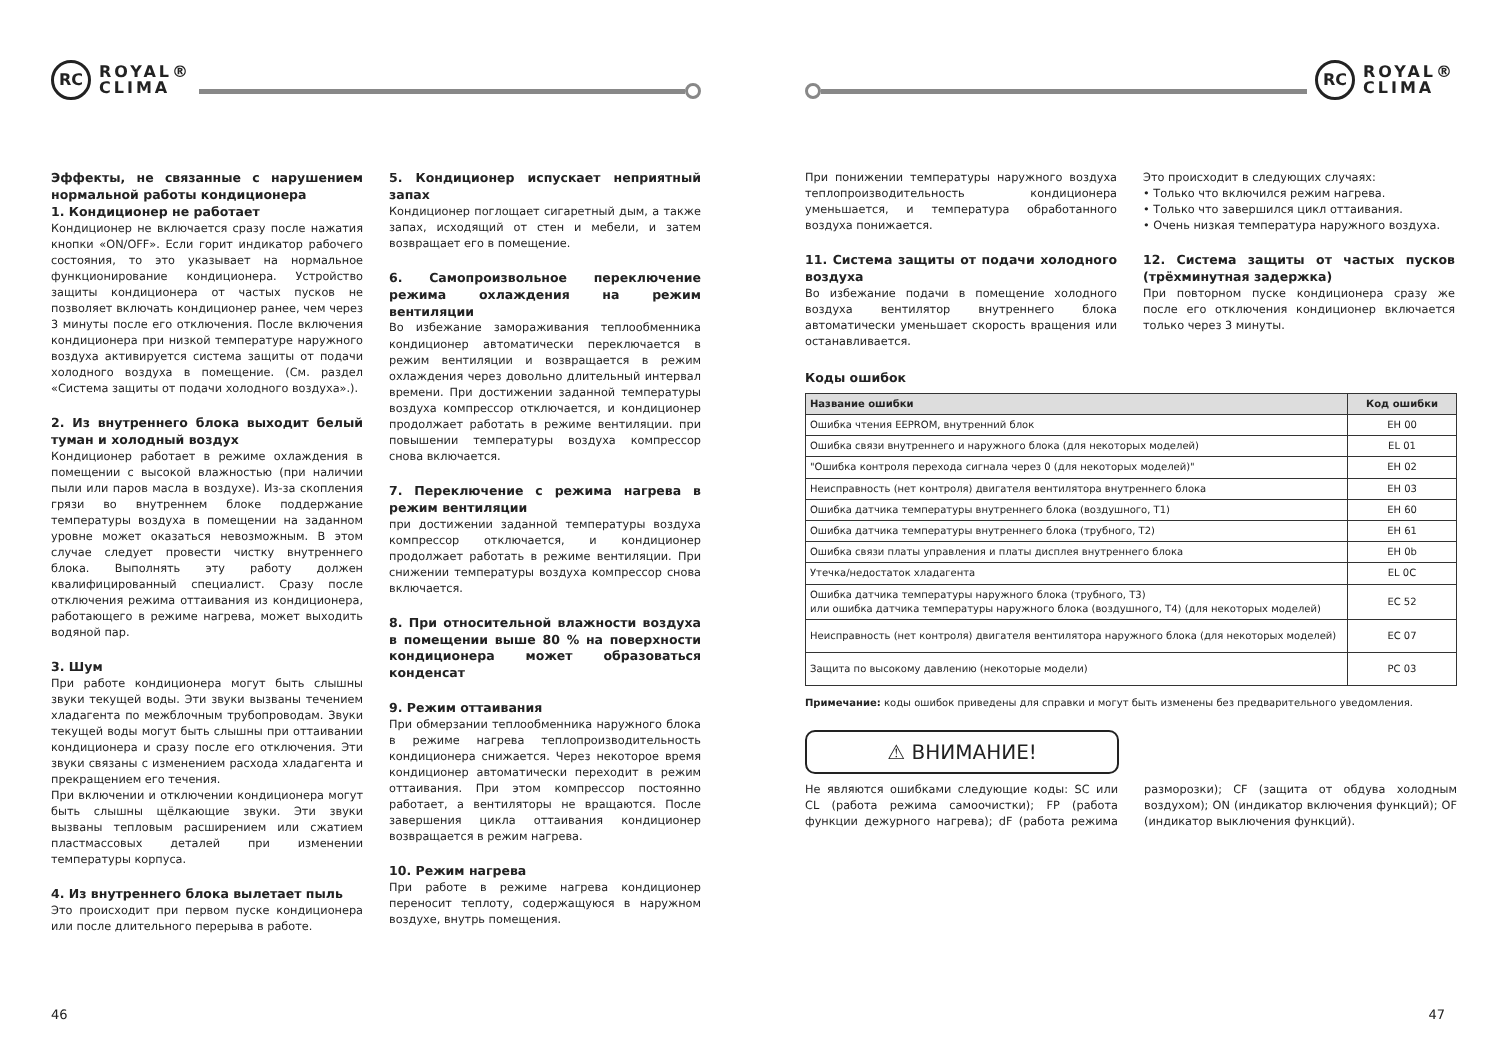RC ROYAL®
CLIMA
Эффекты, не связанные с нарушением нормальной работы кондиционера
1. Кондиционер не работает
Кондиционер не включается сразу после нажатия кнопки «ON/OFF». Если горит индикатор рабочего состояния, то это указывает на нормальное функционирование кондиционера. Устройство защиты кондиционера от частых пусков не позволяет включать кондиционер ранее, чем через 3 минуты после его отключения. После включения кондиционера при низкой температуре наружного воздуха активируется система защиты от подачи холодного воздуха в помещение. (См. раздел «Система защиты от подачи холодного воздуха».).
2. Из внутреннего блока выходит белый туман и холодный воздух
Кондиционер работает в режиме охлаждения в помещении с высокой влажностью (при наличии пыли или паров масла в воздухе). Из-за скопления грязи во внутреннем блоке поддержание температуры воздуха в помещении на заданном уровне может оказаться невозможным. В этом случае следует провести чистку внутреннего блока. Выполнять эту работу должен квалифицированный специалист. Сразу после отключения режима оттаивания из кондиционера, работающего в режиме нагрева, может выходить водяной пар.
3. Шум
При работе кондиционера могут быть слышны звуки текущей воды. Эти звуки вызваны течением хладагента по межблочным трубопроводам. Звуки текущей воды могут быть слышны при оттаивании кондиционера и сразу после его отключения. Эти звуки связаны с изменением расхода хладагента и прекращением его течения.
При включении и отключении кондиционера могут быть слышны щёлкающие звуки. Эти звуки вызваны тепловым расширением или сжатием пластмассовых деталей при изменении температуры корпуса.
4. Из внутреннего блока вылетает пыль
Это происходит при первом пуске кондиционера или после длительного перерыва в работе.
5. Кондиционер испускает неприятный запах
Кондиционер поглощает сигаретный дым, а также запах, исходящий от стен и мебели, и затем возвращает его в помещение.
6. Самопроизвольное переключение режима охлаждения на режим вентиляции
Во избежание замораживания теплообменника кондиционер автоматически переключается в режим вентиляции и возвращается в режим охлаждения через довольно длительный интервал времени. При достижении заданной температуры воздуха компрессор отключается, и кондиционер продолжает работать в режиме вентиляции. при повышении температуры воздуха компрессор снова включается.
7. Переключение с режима нагрева в режим вентиляции
при достижении заданной температуры воздуха компрессор отключается, и кондиционер продолжает работать в режиме вентиляции. При снижении температуры воздуха компрессор снова включается.
8. При относительной влажности воздуха в помещении выше 80 % на поверхности кондиционера может образоваться конденсат
9. Режим оттаивания
При обмерзании теплообменника наружного блока в режиме нагрева теплопроизводительность кондиционера снижается. Через некоторое время кондиционер автоматически переходит в режим оттаивания. При этом компрессор постоянно работает, а вентиляторы не вращаются. После завершения цикла оттаивания кондиционер возвращается в режим нагрева.
10. Режим нагрева
При работе в режиме нагрева кондиционер переносит теплоту, содержащуюся в наружном воздухе, внутрь помещения.
46
RC ROYAL®
CLIMA
При понижении температуры наружного воздуха теплопроизводительность кондиционера уменьшается, и температура обработанного воздуха понижается.
11. Система защиты от подачи холодного воздуха
Во избежание подачи в помещение холодного воздуха вентилятор внутреннего блока автоматически уменьшает скорость вращения или останавливается.
Это происходит в следующих случаях:
• Только что включился режим нагрева.
• Только что завершился цикл оттаивания.
• Очень низкая температура наружного воздуха.
12. Система защиты от частых пусков (трёхминутная задержка)
При повторном пуске кондиционера сразу же после его отключения кондиционер включается только через 3 минуты.
Коды ошибок
| Название ошибки | Код ошибки |
| --- | --- |
| Ошибка чтения EEPROM, внутренний блок | EH 00 |
| Ошибка связи внутреннего и наружного блока (для некоторых моделей) | EL 01 |
| "Ошибка контроля перехода сигнала через 0 (для некоторых моделей)" | EH 02 |
| Неисправность (нет контроля) двигателя вентилятора внутреннего блока | EH 03 |
| Ошибка датчика температуры внутреннего блока (воздушного, T1) | EH 60 |
| Ошибка датчика температуры внутреннего блока (трубного, T2) | EH 61 |
| Ошибка связи платы управления и платы дисплея внутреннего блока | EH 0b |
| Утечка/недостаток хладагента | EL 0C |
| Ошибка датчика температуры наружного блока (трубного, T3) или ошибка датчика температуры наружного блока (воздушного, T4) (для некоторых моделей) | EC 52 |
| Неисправность (нет контроля) двигателя вентилятора наружного блока (для некоторых моделей) | EC 07 |
| Защита по высокому давлению (некоторые модели) | PC 03 |
Примечание: коды ошибок приведены для справки и могут быть изменены без предварительного уведомления.
⚠ ВНИМАНИЕ!
Не являются ошибками следующие коды: SC или CL (работа режима самоочистки); FP (работа функции дежурного нагрева); dF (работа режима разморозки); CF (защита от обдува холодным воздухом); ON (индикатор включения функций); OF (индикатор выключения функций).
47